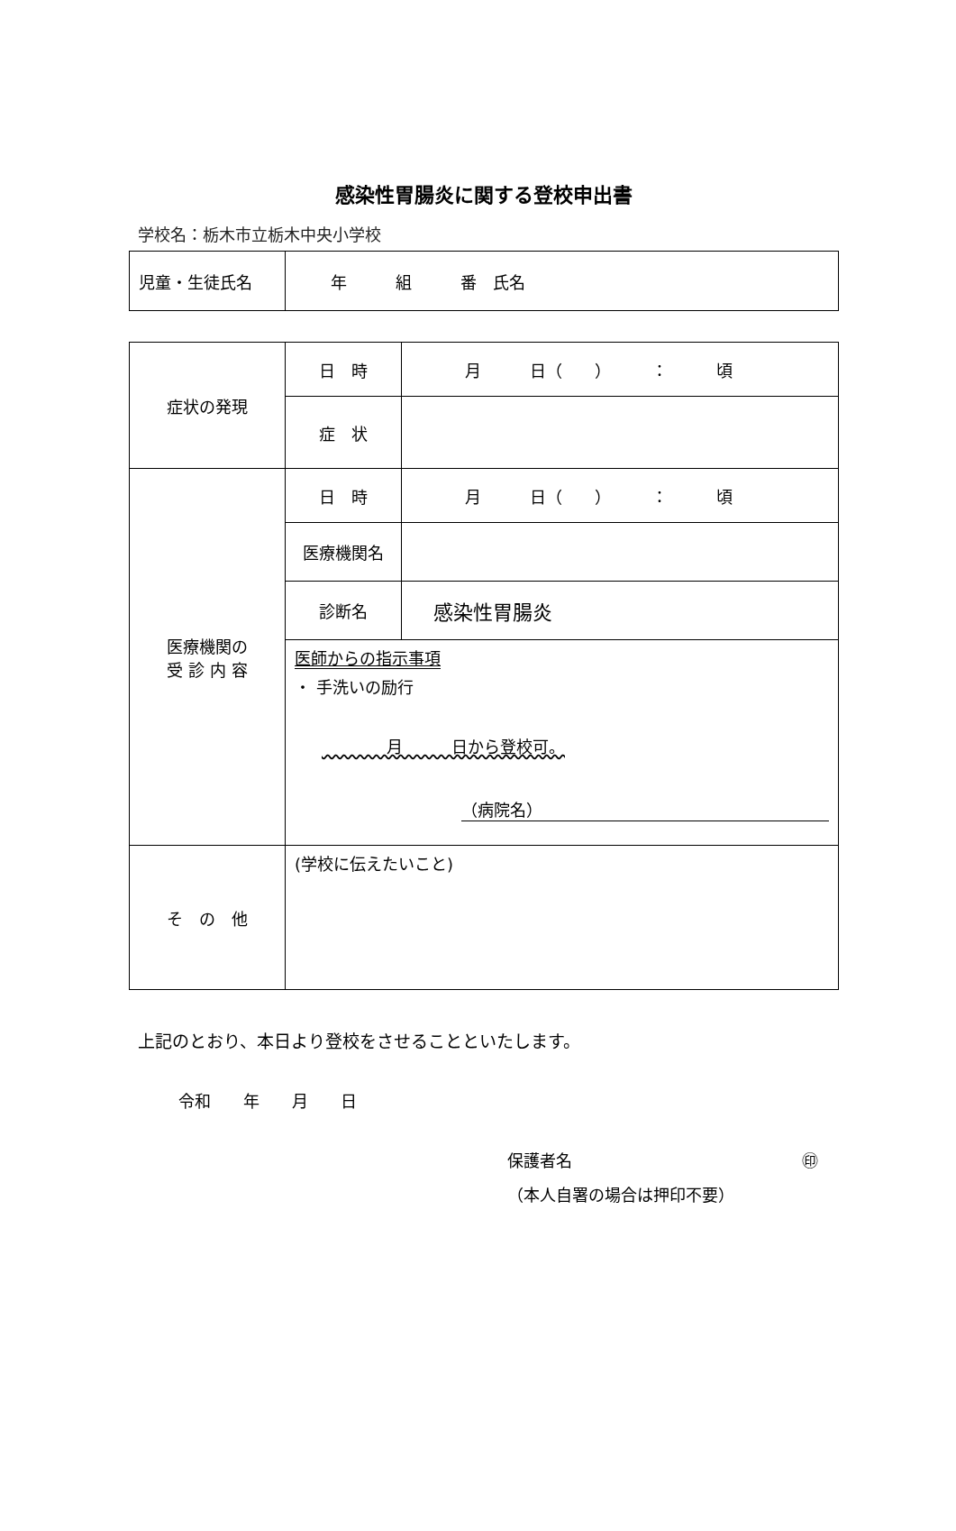感染性胃腸炎に関する登校申出書
学校名：栃木市立栃木中央小学校
| 児童・生徒氏名 | 年 組 番 氏名 |
| 症状の発現 | 日 時 | 月 日（ ） ： 頃 |
| | 症 状 | |
| 医療機関の 受 診 内 容 | 日 時 | 月 日（ ） ： 頃 |
| | 医療機関名 | |
| | 診断名 | 感染性胃腸炎 |
| | 医師からの指示事項 ・ 手洗いの励行 月 日から登校可。 （病院名） | |
| そ の 他 | (学校に伝えたいこと) | |
上記のとおり、本日より登校をさせることといたします。
令和　　年　　月　　日
保護者名 ㊞
（本人自署の場合は押印不要）